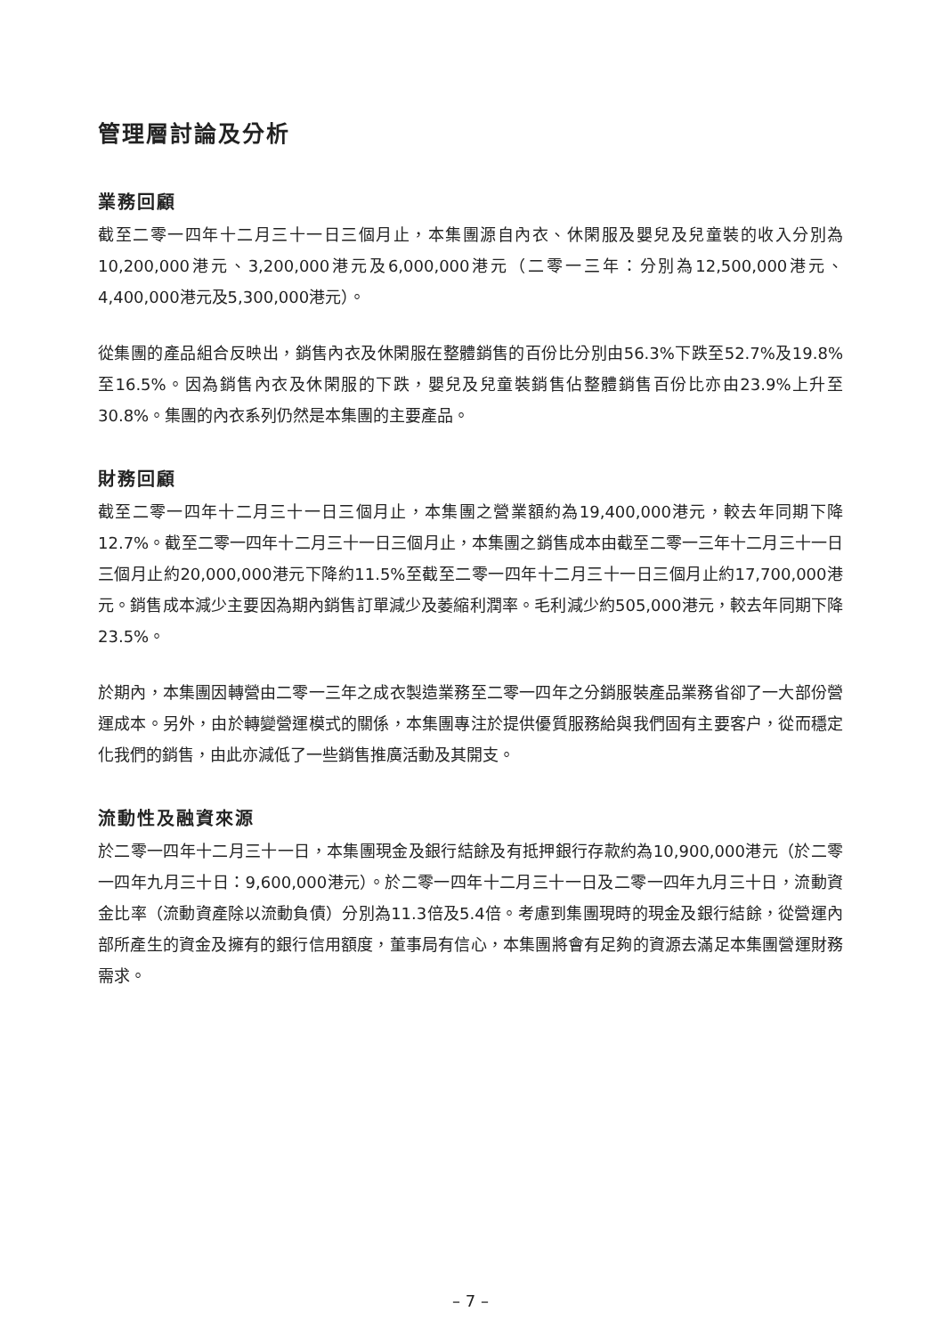管理層討論及分析
業務回顧
截至二零一四年十二月三十一日三個月止，本集團源自內衣、休閑服及嬰兒及兒童裝的收入分別為10,200,000港元、3,200,000港元及6,000,000港元（二零一三年：分別為12,500,000港元、4,400,000港元及5,300,000港元）。
從集團的產品組合反映出，銷售內衣及休閑服在整體銷售的百份比分別由56.3%下跌至52.7%及19.8%至16.5%。因為銷售內衣及休閑服的下跌，嬰兒及兒童裝銷售佔整體銷售百份比亦由23.9%上升至30.8%。集團的內衣系列仍然是本集團的主要產品。
財務回顧
截至二零一四年十二月三十一日三個月止，本集團之營業額約為19,400,000港元，較去年同期下降12.7%。截至二零一四年十二月三十一日三個月止，本集團之銷售成本由截至二零一三年十二月三十一日三個月止約20,000,000港元下降約11.5%至截至二零一四年十二月三十一日三個月止約17,700,000港元。銷售成本減少主要因為期內銷售訂單減少及萎縮利潤率。毛利減少約505,000港元，較去年同期下降23.5%。
於期內，本集團因轉營由二零一三年之成衣製造業務至二零一四年之分銷服裝產品業務省卻了一大部份營運成本。另外，由於轉變營運模式的關係，本集團專注於提供優質服務給與我們固有主要客户，從而穩定化我們的銷售，由此亦減低了一些銷售推廣活動及其開支。
流動性及融資來源
於二零一四年十二月三十一日，本集團現金及銀行結餘及有抵押銀行存款約為10,900,000港元（於二零一四年九月三十日：9,600,000港元）。於二零一四年十二月三十一日及二零一四年九月三十日，流動資金比率（流動資產除以流動負債）分別為11.3倍及5.4倍。考慮到集團現時的現金及銀行結餘，從營運內部所產生的資金及擁有的銀行信用額度，董事局有信心，本集團將會有足夠的資源去滿足本集團營運財務需求。
– 7 –